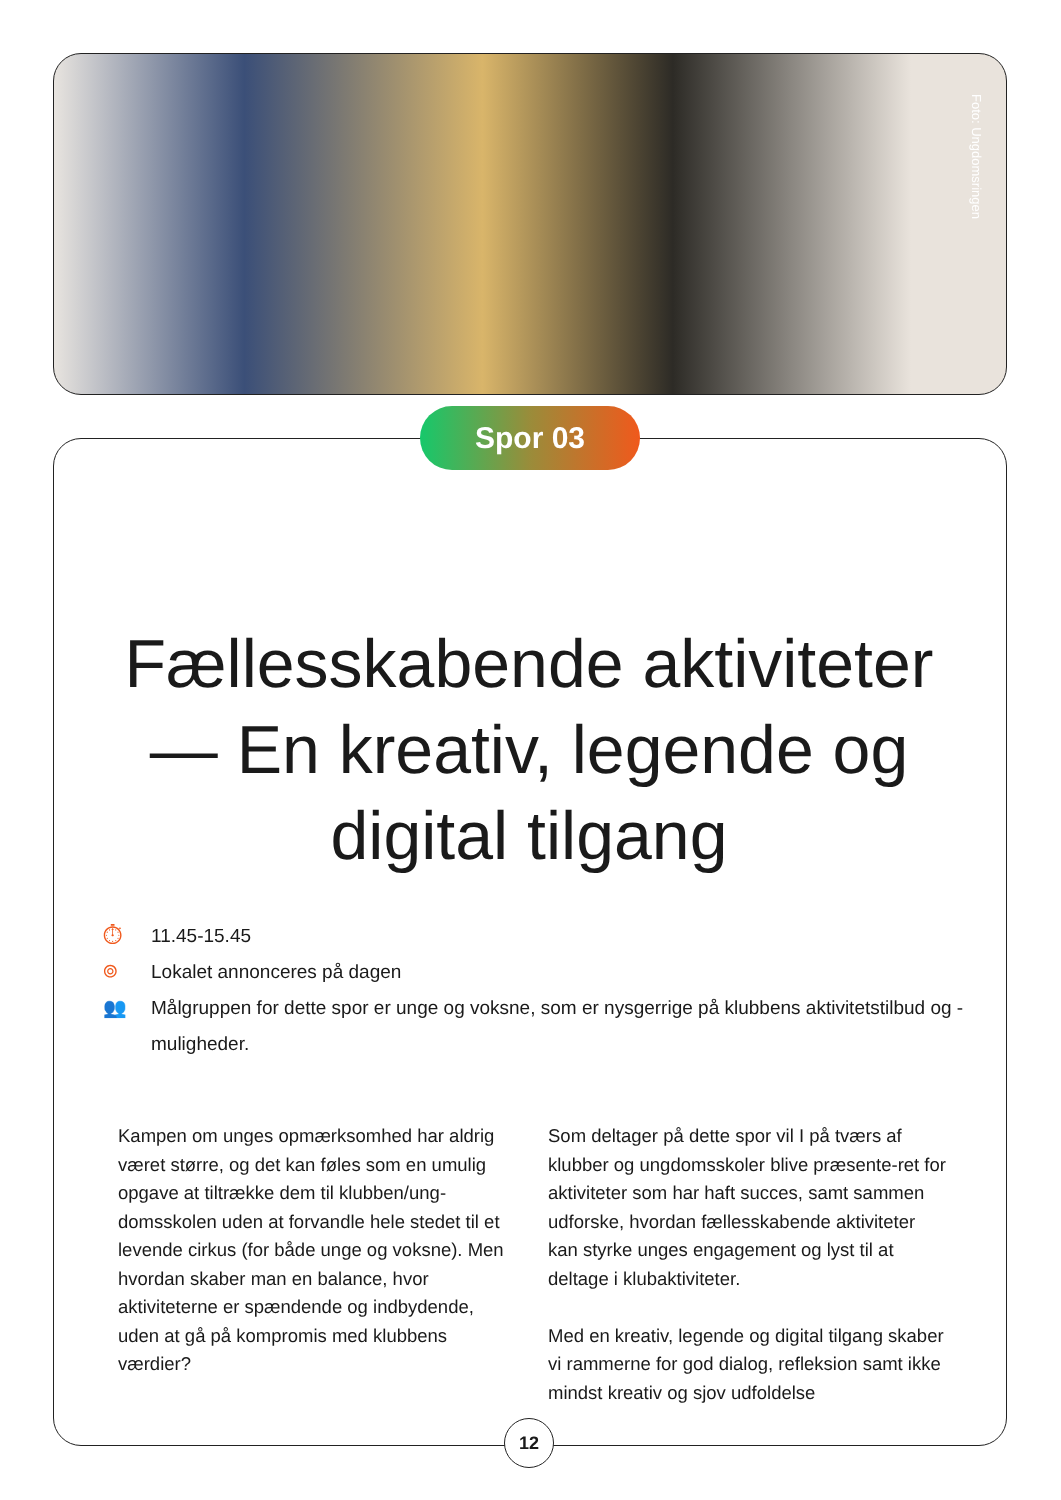Foto: Ungdomsringen
Spor 03
Fællesskabende aktiviteter
— En kreativ, legende og
digital tilgang
⏱ 11.45-15.45
⌾ Lokalet annonceres på dagen
👥 Målgruppen for dette spor er unge og voksne, som er nysgerrige på klubbens aktivitetstilbud og -muligheder.
Kampen om unges opmærksomhed har aldrig været større, og det kan føles som en umulig opgave at tiltrække dem til klubben/ung-domsskolen uden at forvandle hele stedet til et levende cirkus (for både unge og voksne). Men hvordan skaber man en balance, hvor aktiviteterne er spændende og indbydende, uden at gå på kompromis med klubbens værdier?
Som deltager på dette spor vil I på tværs af klubber og ungdomsskoler blive præsente-ret for aktiviteter som har haft succes, samt sammen udforske, hvordan fællesskabende aktiviteter kan styrke unges engagement og lyst til at deltage i klubaktiviteter.
Med en kreativ, legende og digital tilgang skaber vi rammerne for god dialog, refleksion samt ikke mindst kreativ og sjov udfoldelse
12